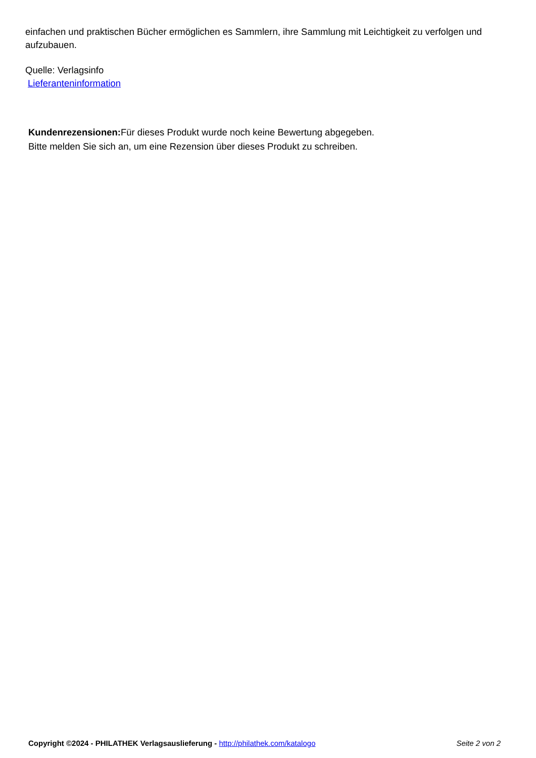einfachen und praktischen Bücher ermöglichen es Sammlern, ihre Sammlung mit Leichtigkeit zu verfolgen und aufzubauen.
Quelle: Verlagsinfo
Lieferanteninformation
Kundenrezensionen: Für dieses Produkt wurde noch keine Bewertung abgegeben.
Bitte melden Sie sich an, um eine Rezension über dieses Produkt zu schreiben.
Copyright ©2024 - PHILATHEK Verlagsauslieferung - http://philathek.com/katalogo Seite 2 von 2